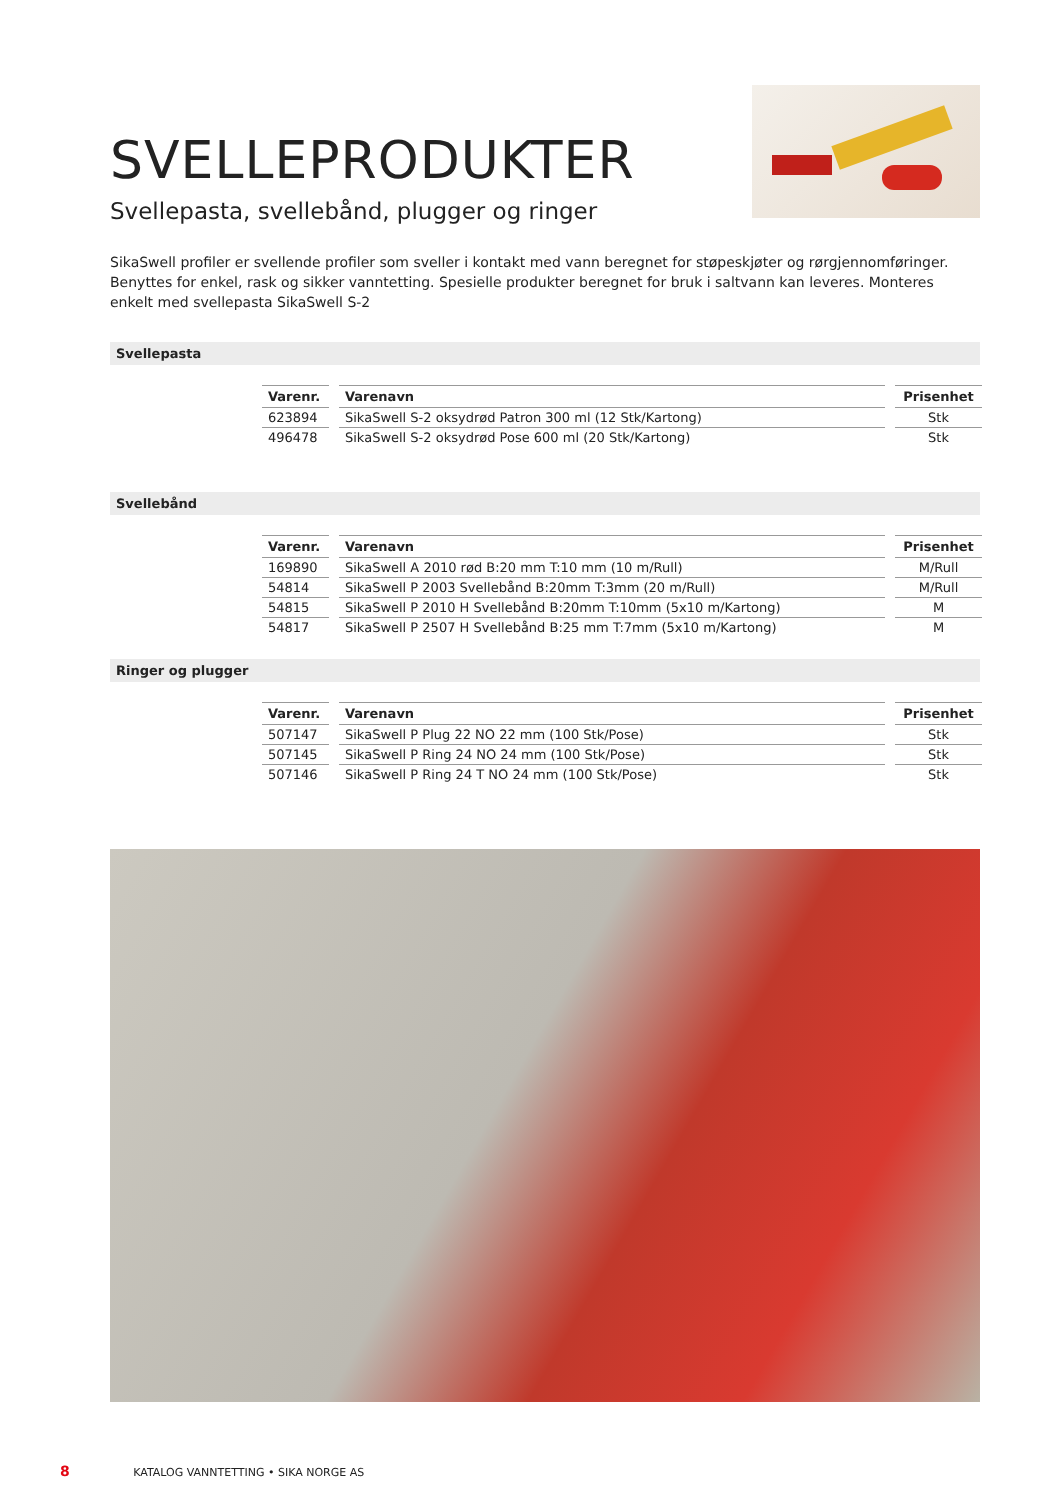SVELLEPRODUKTER
Svellepasta, svellebånd, plugger og ringer
SikaSwell profiler er svellende profiler som sveller i kontakt med vann beregnet for støpeskjøter og rørgjennomføringer. Benyttes for enkel, rask og sikker vanntetting. Spesielle produkter beregnet for bruk i saltvann kan leveres. Monteres enkelt med svellepasta SikaSwell S-2
Svellepasta
| Varenr. | Varenavn | Prisenhet |
| --- | --- | --- |
| 623894 | SikaSwell S-2 oksydrød Patron 300 ml (12 Stk/Kartong) | Stk |
| 496478 | SikaSwell S-2 oksydrød Pose 600 ml (20 Stk/Kartong) | Stk |
Svellebånd
| Varenr. | Varenavn | Prisenhet |
| --- | --- | --- |
| 169890 | SikaSwell A 2010 rød B:20 mm T:10 mm (10 m/Rull) | M/Rull |
| 54814 | SikaSwell P 2003 Svellebånd B:20mm T:3mm (20 m/Rull) | M/Rull |
| 54815 | SikaSwell P 2010 H Svellebånd B:20mm T:10mm (5x10 m/Kartong) | M |
| 54817 | SikaSwell P 2507 H Svellebånd B:25 mm T:7mm (5x10 m/Kartong) | M |
Ringer og plugger
| Varenr. | Varenavn | Prisenhet |
| --- | --- | --- |
| 507147 | SikaSwell P Plug 22 NO 22 mm (100 Stk/Pose) | Stk |
| 507145 | SikaSwell P Ring 24 NO 24 mm (100 Stk/Pose) | Stk |
| 507146 | SikaSwell P Ring 24 T NO 24 mm (100 Stk/Pose) | Stk |
8 KATALOG VANNTETTING • SIKA NORGE AS